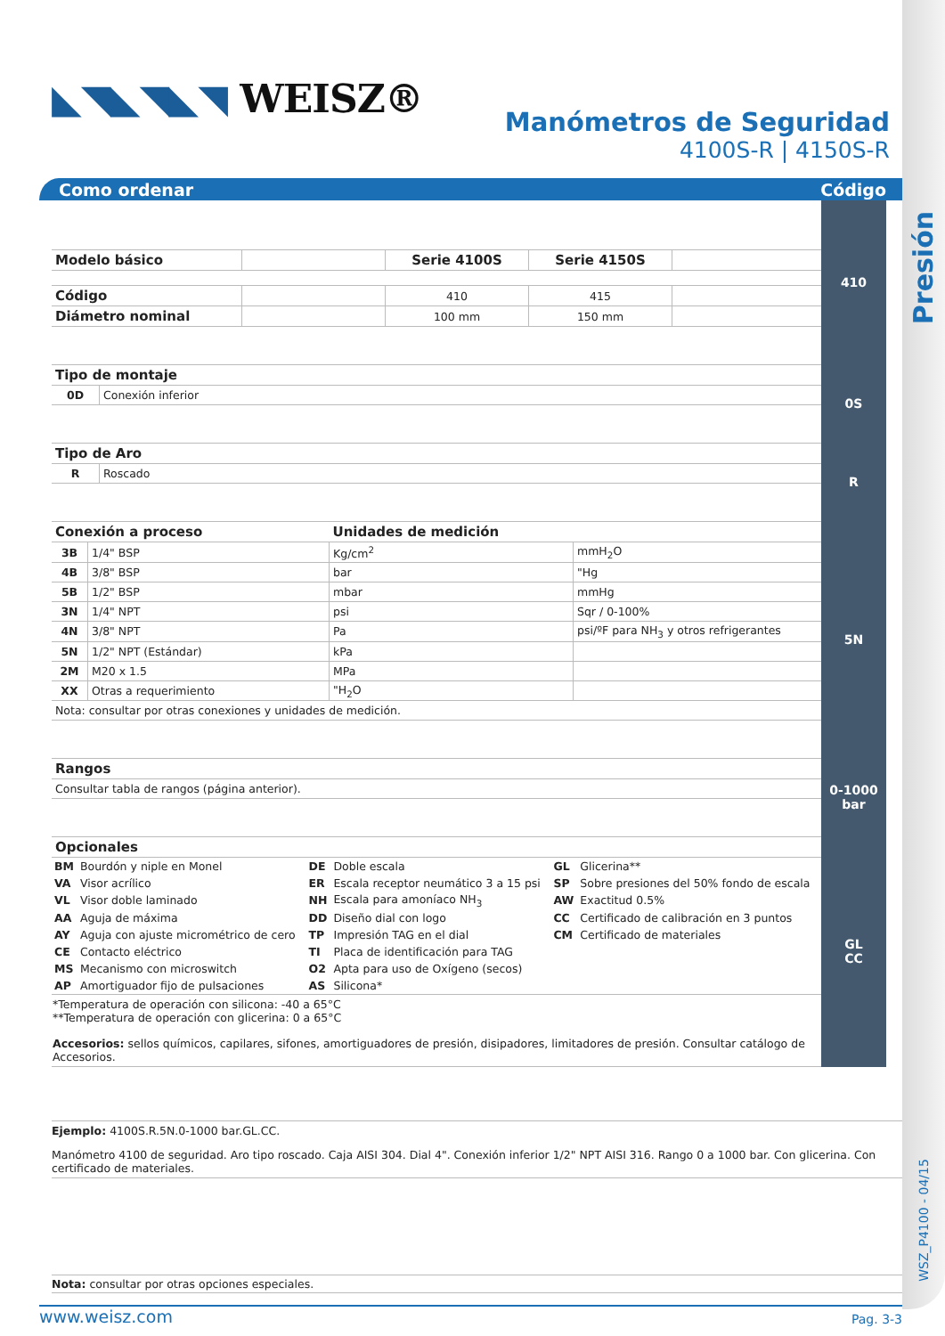Presión
WSZ_P4100 - 04/15
◣◥◣◥◣◥ WEISZ®
Manómetros de Seguridad
4100S-R | 4150S-R
Como ordenar Código
| Modelo básico | | Serie 4100S | Serie 4150S | |
| --- | --- | --- | --- | --- |
| Código | | 410 | 415 | |
| Diámetro nominal | | 100 mm | 150 mm | |
410
| Tipo de montaje | |
| --- | --- |
| 0D | Conexión inferior |
0S
| Tipo de Aro | |
| --- | --- |
| R | Roscado |
R
| Conexión a proceso | | Unidades de medición | |
| --- | --- | --- | --- |
| 3B | 1/4" BSP | Kg/cm<sup>2</sup> | mmH<sub>2</sub>O |
| 4B | 3/8" BSP | bar | "Hg |
| 5B | 1/2" BSP | mbar | mmHg |
| 3N | 1/4" NPT | psi | Sqr / 0-100% |
| 4N | 3/8" NPT | Pa | psi/ºF para NH<sub>3</sub> y otros refrigerantes |
| 5N | 1/2" NPT (Estándar) | kPa | |
| 2M | M20 x 1.5 | MPa | |
| XX | Otras a requerimiento | "H<sub>2</sub>O | |
| Nota: consultar por otras conexiones y unidades de medición. | | | |
5N
| Rangos |
| --- |
| Consultar tabla de rangos (página anterior). |
0-1000
bar
| Opcionales |
| --- |
| BM | Bourdón y niple en Monel | DE | Doble escala | GL | Glicerina** |
| VA | Visor acrílico | ER | Escala receptor neumático 3 a 15 psi | SP | Sobre presiones del 50% fondo de escala |
| VL | Visor doble laminado | NH | Escala para amoníaco NH<sub>3</sub> | AW | Exactitud 0.5% |
| AA | Aguja de máxima | DD | Diseño dial con logo | CC | Certificado de calibración en 3 puntos |
| AY | Aguja con ajuste micrométrico de cero | TP | Impresión TAG en el dial | CM | Certificado de materiales |
| CE | Contacto eléctrico | TI | Placa de identificación para TAG | | |
| MS | Mecanismo con microswitch | O2 | Apta para uso de Oxígeno (secos) | | |
| AP | Amortiguador fijo de pulsaciones | AS | Silicona* | | |
*Temperatura de operación con silicona: -40 a 65°C
**Temperatura de operación con glicerina: 0 a 65°C
Accesorios: sellos químicos, capilares, sifones, amortiguadores de presión, disipadores, limitadores de presión. Consultar catálogo de Accesorios.
GL
CC
Ejemplo: 4100S.R.5N.0-1000 bar.GL.CC.
Manómetro 4100 de seguridad. Aro tipo roscado. Caja AISI 304. Dial 4". Conexión inferior 1/2" NPT AISI 316. Rango 0 a 1000 bar. Con glicerina. Con certificado de materiales.
Nota: consultar por otras opciones especiales.
www.weisz.com Pag. 3-3